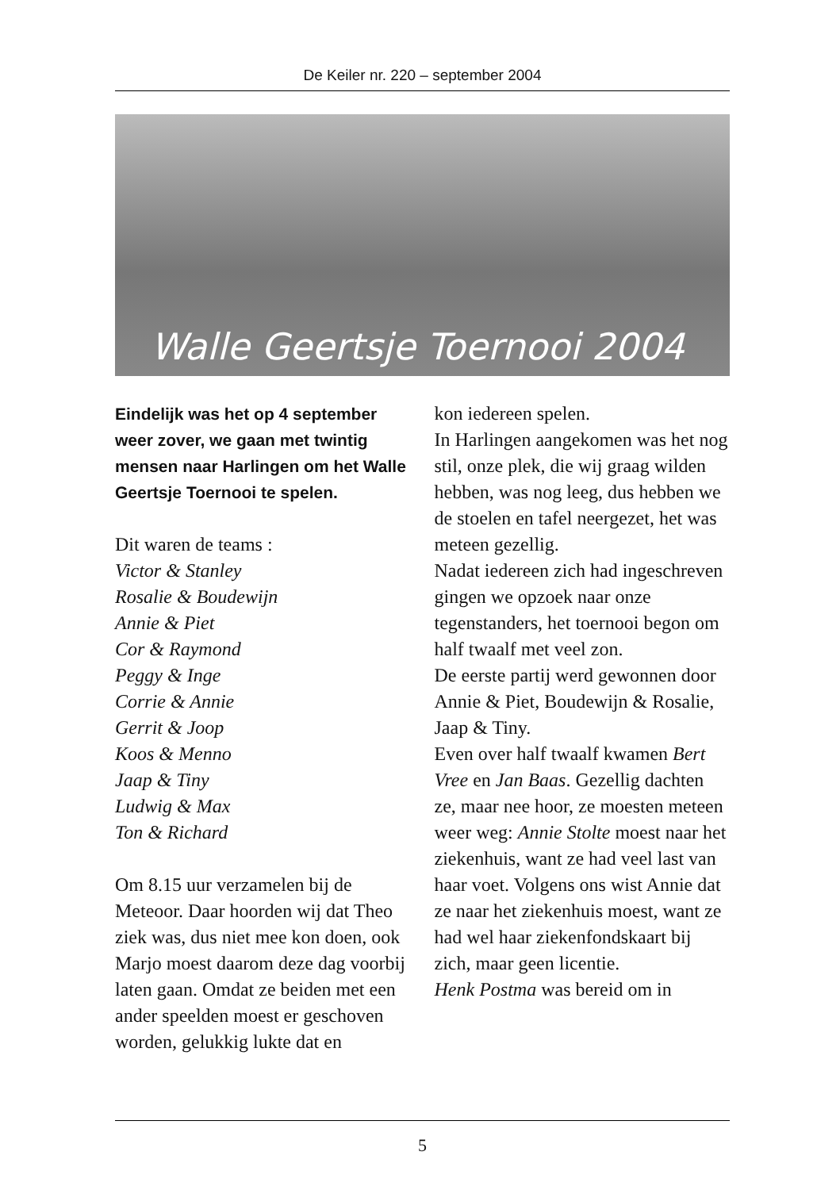De Keiler nr. 220 – september 2004
Walle Geertsje Toernooi 2004
Eindelijk was het op 4 september weer zover, we gaan met twintig mensen naar Harlingen om het Walle Geertsje Toernooi te spelen.
Dit waren de teams :
Victor & Stanley
Rosalie & Boudewijn
Annie & Piet
Cor & Raymond
Peggy & Inge
Corrie & Annie
Gerrit & Joop
Koos & Menno
Jaap & Tiny
Ludwig & Max
Ton & Richard
Om 8.15 uur verzamelen bij de Meteoor. Daar hoorden wij dat Theo ziek was, dus niet mee kon doen, ook Marjo moest daarom deze dag voorbij laten gaan. Omdat ze beiden met een ander speelden moest er geschoven worden, gelukkig lukte dat en
kon iedereen spelen.
In Harlingen aangekomen was het nog stil, onze plek, die wij graag wilden hebben, was nog leeg, dus hebben we de stoelen en tafel neergezet, het was meteen gezellig.
Nadat iedereen zich had ingeschreven gingen we opzoek naar onze tegenstanders, het toernooi begon om half twaalf met veel zon.
De eerste partij werd gewonnen door Annie & Piet, Boudewijn & Rosalie, Jaap & Tiny.
Even over half twaalf kwamen Bert Vree en Jan Baas. Gezellig dachten ze, maar nee hoor, ze moesten meteen weer weg: Annie Stolte moest naar het ziekenhuis, want ze had veel last van haar voet. Volgens ons wist Annie dat ze naar het ziekenhuis moest, want ze had wel haar ziekenfondskaart bij zich, maar geen licentie.
Henk Postma was bereid om in
5